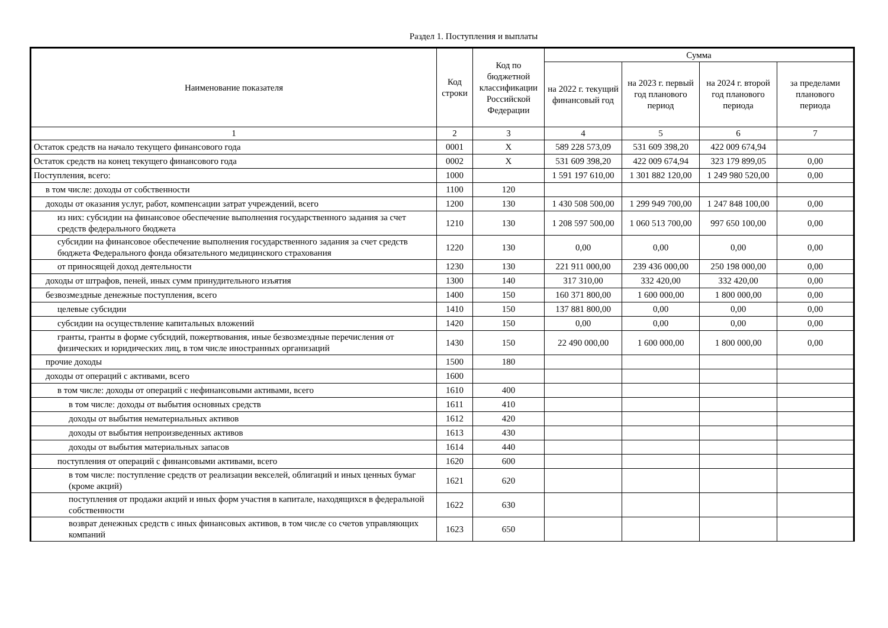Раздел 1. Поступления и выплаты
| Наименование показателя | Код строки | Код по бюджетной классификации Российской Федерации | Сумма | | | |
| --- | --- | --- | --- | --- | --- | --- |
| | | | на 2022 г. текущий финансовый год | на 2023 г. первый год планового период | на 2024 г. второй год планового периода | за пределами планового периода |
| 1 | 2 | 3 | 4 | 5 | 6 | 7 |
| Остаток средств на начало текущего финансового года | 0001 | X | 589 228 573,09 | 531 609 398,20 | 422 009 674,94 | |
| Остаток средств на конец текущего финансового года | 0002 | X | 531 609 398,20 | 422 009 674,94 | 323 179 899,05 | 0,00 |
| Поступления, всего: | 1000 | | 1 591 197 610,00 | 1 301 882 120,00 | 1 249 980 520,00 | 0,00 |
| в том числе: доходы от собственности | 1100 | 120 | | | | |
| доходы от оказания услуг, работ, компенсации затрат учреждений, всего | 1200 | 130 | 1 430 508 500,00 | 1 299 949 700,00 | 1 247 848 100,00 | 0,00 |
| из них: субсидии на финансовое обеспечение выполнения государственного задания за счет средств федерального бюджета | 1210 | 130 | 1 208 597 500,00 | 1 060 513 700,00 | 997 650 100,00 | 0,00 |
| субсидии на финансовое обеспечение выполнения государственного задания за счет средств бюджета Федерального фонда обязательного медицинского страхования | 1220 | 130 | 0,00 | 0,00 | 0,00 | 0,00 |
| от приносящей доход деятельности | 1230 | 130 | 221 911 000,00 | 239 436 000,00 | 250 198 000,00 | 0,00 |
| доходы от штрафов, пеней, иных сумм принудительного изъятия | 1300 | 140 | 317 310,00 | 332 420,00 | 332 420,00 | 0,00 |
| безвозмездные денежные поступления, всего | 1400 | 150 | 160 371 800,00 | 1 600 000,00 | 1 800 000,00 | 0,00 |
| целевые субсидии | 1410 | 150 | 137 881 800,00 | 0,00 | 0,00 | 0,00 |
| субсидии на осуществление капитальных вложений | 1420 | 150 | 0,00 | 0,00 | 0,00 | 0,00 |
| гранты, гранты в форме субсидий, пожертвования, иные безвозмездные перечисления от физических и юридических лиц, в том числе иностранных организаций | 1430 | 150 | 22 490 000,00 | 1 600 000,00 | 1 800 000,00 | 0,00 |
| прочие доходы | 1500 | 180 | | | | |
| доходы от операций с активами, всего | 1600 | | | | | |
| в том числе: доходы от операций с нефинансовыми активами, всего | 1610 | 400 | | | | |
| в том числе: доходы от выбытия основных средств | 1611 | 410 | | | | |
| доходы от выбытия нематериальных активов | 1612 | 420 | | | | |
| доходы от выбытия непроизведенных активов | 1613 | 430 | | | | |
| доходы от выбытия материальных запасов | 1614 | 440 | | | | |
| поступления от операций с финансовыми активами, всего | 1620 | 600 | | | | |
| в том числе: поступление средств от реализации векселей, облигаций и иных ценных бумаг (кроме акций) | 1621 | 620 | | | | |
| поступления от продажи акций и иных форм участия в капитале, находящихся в федеральной собственности | 1622 | 630 | | | | |
| возврат денежных средств с иных финансовых активов, в том числе со счетов управляющих компаний | 1623 | 650 | | | | |